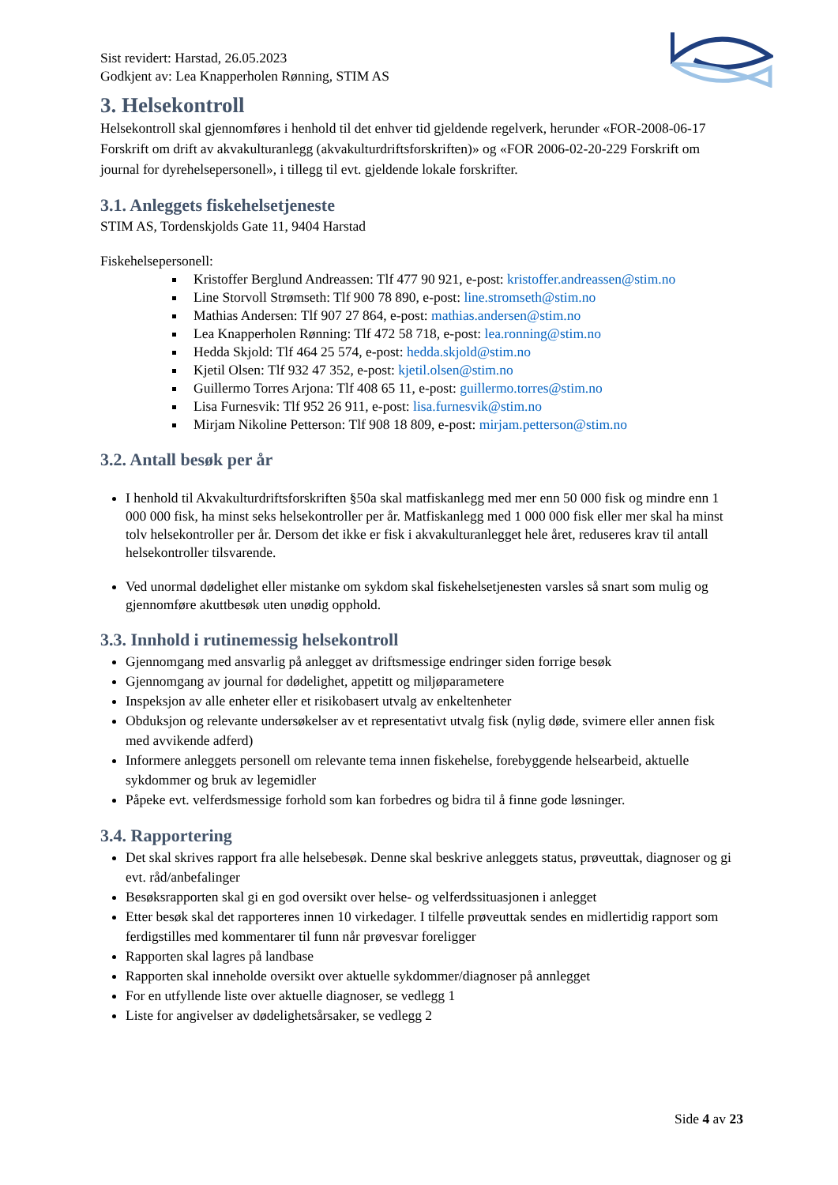Sist revidert: Harstad, 26.05.2023
Godkjent av: Lea Knapperholen Rønning, STIM AS
3. Helsekontroll
Helsekontroll skal gjennomføres i henhold til det enhver tid gjeldende regelverk, herunder «FOR-2008-06-17 Forskrift om drift av akvakulturanlegg (akvakulturdriftsforskriften)» og «FOR 2006-02-20-229 Forskrift om journal for dyrehelsepersonell», i tillegg til evt. gjeldende lokale forskrifter.
3.1. Anleggets fiskehelsetjeneste
STIM AS, Tordenskjolds Gate 11, 9404 Harstad
Fiskehelsepersonell:
Kristoffer Berglund Andreassen: Tlf 477 90 921, e-post: kristoffer.andreassen@stim.no
Line Storvoll Strømseth: Tlf 900 78 890, e-post: line.stromseth@stim.no
Mathias Andersen: Tlf 907 27 864, e-post: mathias.andersen@stim.no
Lea Knapperholen Rønning: Tlf 472 58 718, e-post: lea.ronning@stim.no
Hedda Skjold: Tlf 464 25 574, e-post: hedda.skjold@stim.no
Kjetil Olsen: Tlf 932 47 352, e-post: kjetil.olsen@stim.no
Guillermo Torres Arjona: Tlf 408 65 11, e-post: guillermo.torres@stim.no
Lisa Furnesvik: Tlf 952 26 911, e-post: lisa.furnesvik@stim.no
Mirjam Nikoline Petterson: Tlf 908 18 809, e-post: mirjam.petterson@stim.no
3.2. Antall besøk per år
I henhold til Akvakulturdriftsforskriften §50a skal matfiskanlegg med mer enn 50 000 fisk og mindre enn 1 000 000 fisk, ha minst seks helsekontroller per år. Matfiskanlegg med 1 000 000 fisk eller mer skal ha minst tolv helsekontroller per år. Dersom det ikke er fisk i akvakulturanlegget hele året, reduseres krav til antall helsekontroller tilsvarende.
Ved unormal dødelighet eller mistanke om sykdom skal fiskehelsetjenesten varsles så snart som mulig og gjennomføre akuttbesøk uten unødig opphold.
3.3. Innhold i rutinemessig helsekontroll
Gjennomgang med ansvarlig på anlegget av driftsmessige endringer siden forrige besøk
Gjennomgang av journal for dødelighet, appetitt og miljøparametere
Inspeksjon av alle enheter eller et risikobasert utvalg av enkeltenheter
Obduksjon og relevante undersøkelser av et representativt utvalg fisk (nylig døde, svimere eller annen fisk med avvikende adferd)
Informere anleggets personell om relevante tema innen fiskehelse, forebyggende helsearbeid, aktuelle sykdommer og bruk av legemidler
Påpeke evt. velferdsmessige forhold som kan forbedres og bidra til å finne gode løsninger.
3.4. Rapportering
Det skal skrives rapport fra alle helsebesøk. Denne skal beskrive anleggets status, prøveuttak, diagnoser og gi evt. råd/anbefalinger
Besøksrapporten skal gi en god oversikt over helse- og velferdssituasjonen i anlegget
Etter besøk skal det rapporteres innen 10 virkedager. I tilfelle prøveuttak sendes en midlertidig rapport som ferdigstilles med kommentarer til funn når prøvesvar foreligger
Rapporten skal lagres på landbase
Rapporten skal inneholde oversikt over aktuelle sykdommer/diagnoser på annlegget
For en utfyllende liste over aktuelle diagnoser, se vedlegg 1
Liste for angivelser av dødelighetsårsaker, se vedlegg 2
Side 4 av 23